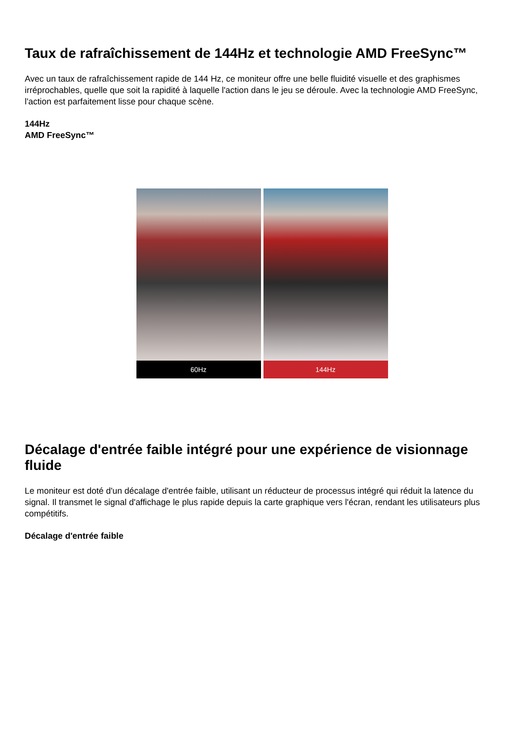Taux de rafraîchissement de 144Hz et technologie AMD FreeSync™
Avec un taux de rafraîchissement rapide de 144 Hz, ce moniteur offre une belle fluidité visuelle et des graphismes irréprochables, quelle que soit la rapidité à laquelle l'action dans le jeu se déroule. Avec la technologie AMD FreeSync, l'action est parfaitement lisse pour chaque scène.
144Hz
AMD FreeSync™
60Hz 144Hz
Décalage d'entrée faible intégré pour une expérience de visionnage fluide
Le moniteur est doté d'un décalage d'entrée faible, utilisant un réducteur de processus intégré qui réduit la latence du signal. Il transmet le signal d'affichage le plus rapide depuis la carte graphique vers l'écran, rendant les utilisateurs plus compétitifs.
Décalage d'entrée faible